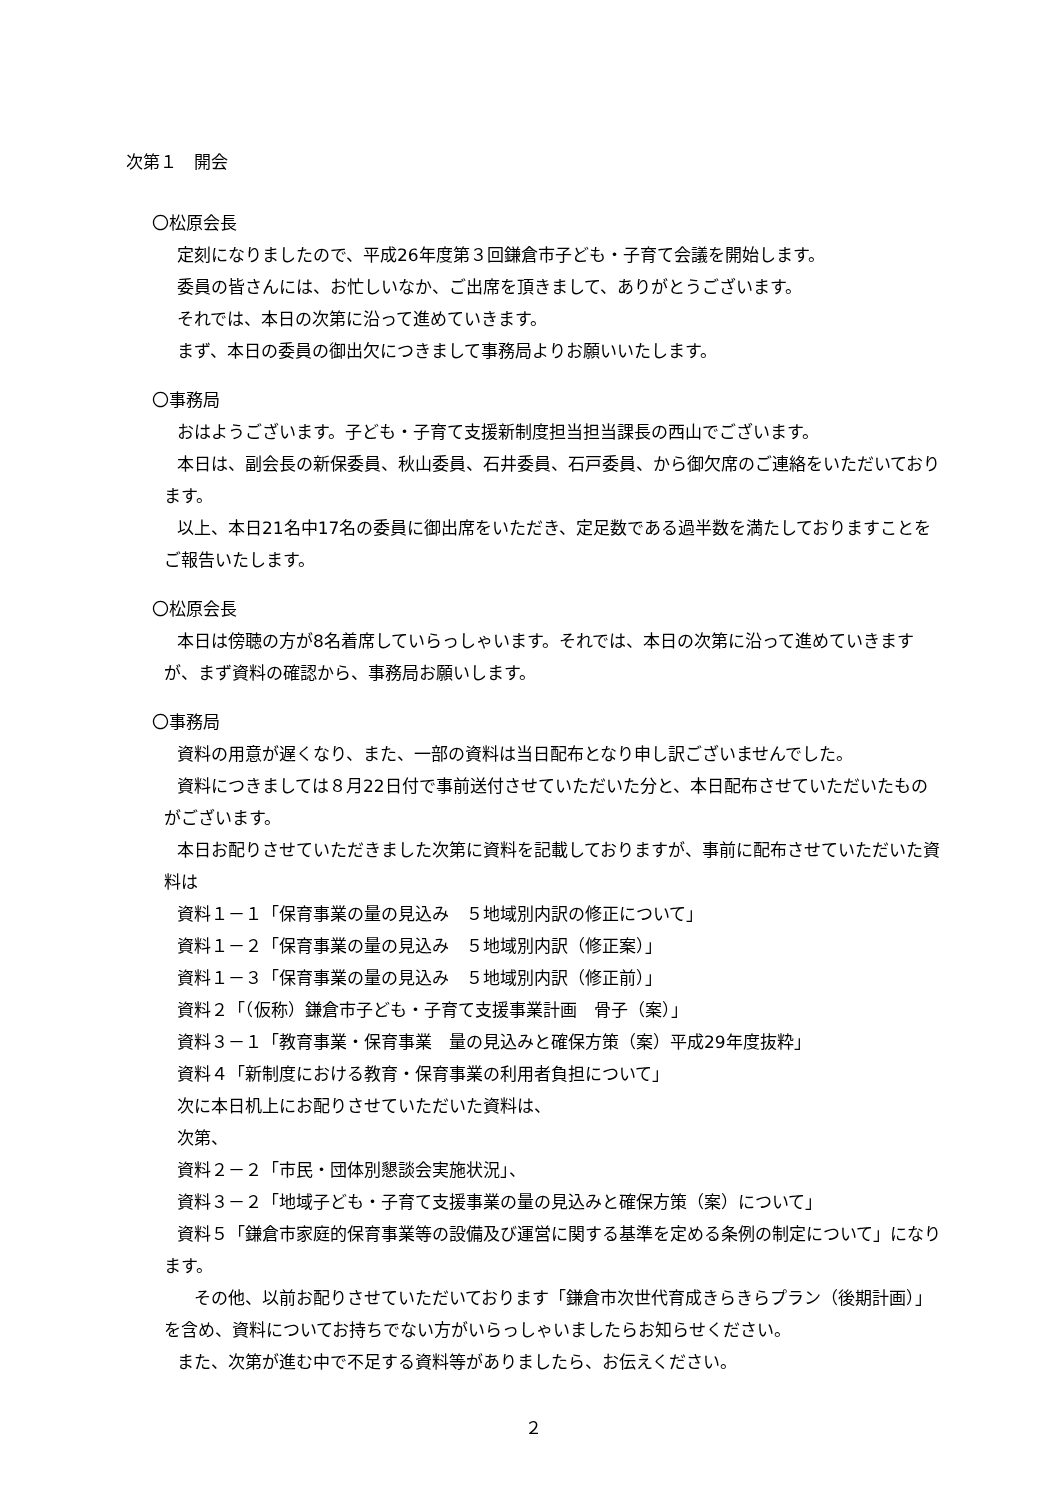次第１　開会
〇松原会長
定刻になりましたので、平成26年度第３回鎌倉市子ども・子育て会議を開始します。
委員の皆さんには、お忙しいなか、ご出席を頂きまして、ありがとうございます。
それでは、本日の次第に沿って進めていきます。
まず、本日の委員の御出欠につきまして事務局よりお願いいたします。
〇事務局
おはようございます。子ども・子育て支援新制度担当担当課長の西山でございます。
本日は、副会長の新保委員、秋山委員、石井委員、石戸委員、から御欠席のご連絡をいただいております。
以上、本日21名中17名の委員に御出席をいただき、定足数である過半数を満たしておりますことをご報告いたします。
〇松原会長
本日は傍聴の方が8名着席していらっしゃいます。それでは、本日の次第に沿って進めていきますが、まず資料の確認から、事務局お願いします。
〇事務局
資料の用意が遅くなり、また、一部の資料は当日配布となり申し訳ございませんでした。
資料につきましては８月22日付で事前送付させていただいた分と、本日配布させていただいたものがございます。
本日お配りさせていただきました次第に資料を記載しておりますが、事前に配布させていただいた資料は
資料１－１「保育事業の量の見込み　５地域別内訳の修正について」
資料１－２「保育事業の量の見込み　５地域別内訳（修正案）」
資料１－３「保育事業の量の見込み　５地域別内訳（修正前）」
資料２「（仮称）鎌倉市子ども・子育て支援事業計画　骨子（案）」
資料３－１「教育事業・保育事業　量の見込みと確保方策（案）平成29年度抜粋」
資料４「新制度における教育・保育事業の利用者負担について」
次に本日机上にお配りさせていただいた資料は、
次第、
資料２－２「市民・団体別懇談会実施状況」、
資料３－２「地域子ども・子育て支援事業の量の見込みと確保方策（案）について」
資料５「鎌倉市家庭的保育事業等の設備及び運営に関する基準を定める条例の制定について」になります。
　その他、以前お配りさせていただいております「鎌倉市次世代育成きらきらプラン（後期計画）」を含め、資料についてお持ちでない方がいらっしゃいましたらお知らせください。
また、次第が進む中で不足する資料等がありましたら、お伝えください。
２